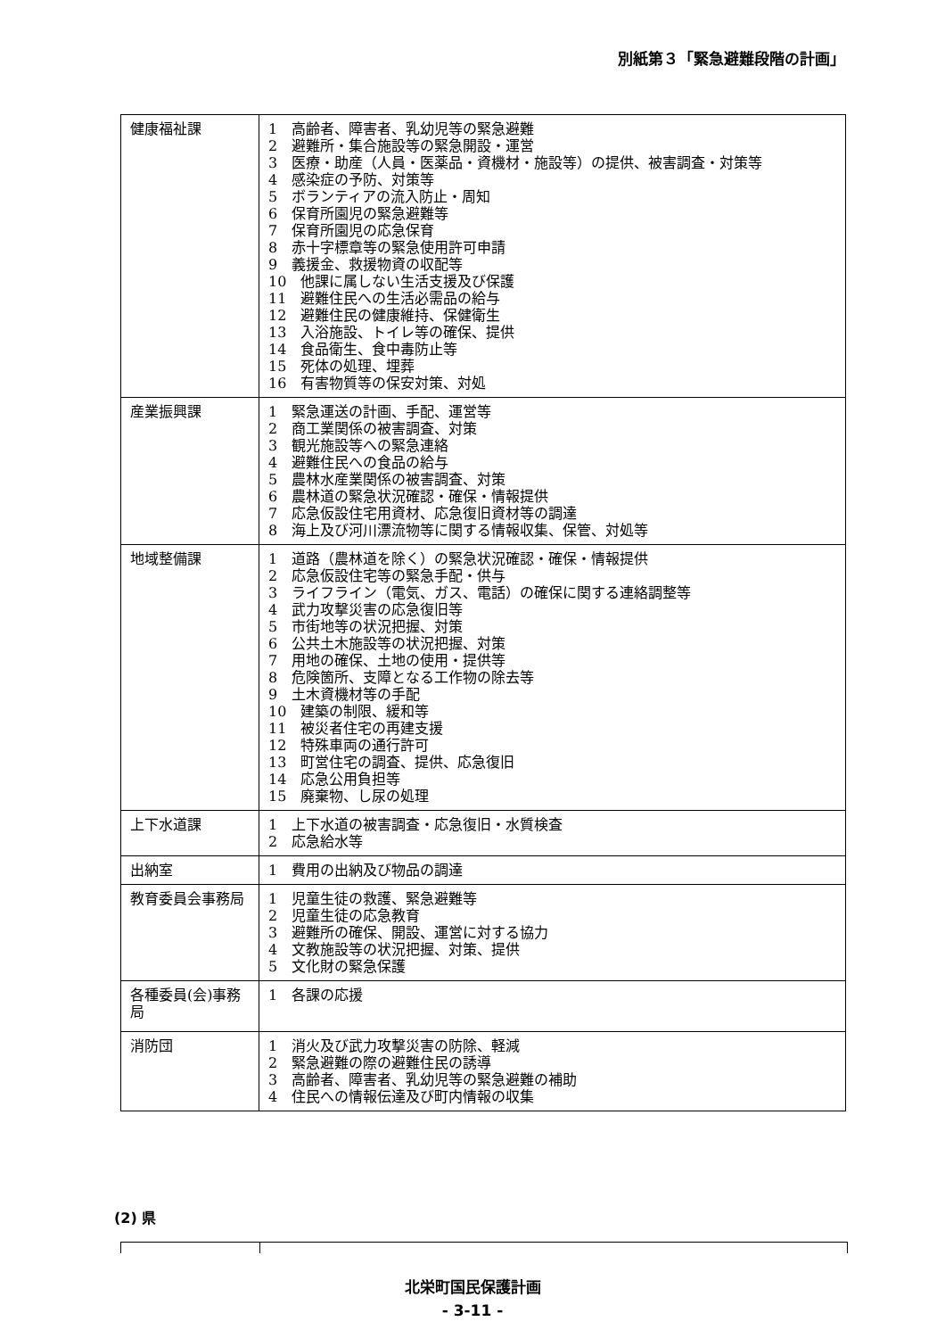別紙第３「緊急避難段階の計画」
| 健康福祉課 | 1 高齢者、障害者、乳幼児等の緊急避難 2 避難所・集合施設等の緊急開設・運営 3 医療・助産（人員・医薬品・資機材・施設等）の提供、被害調査・対策等 4 感染症の予防、対策等 5 ボランティアの流入防止・周知 6 保育所園児の緊急避難等 7 保育所園児の応急保育 8 赤十字標章等の緊急使用許可申請 9 義援金、救援物資の収配等 10 他課に属しない生活支援及び保護 11 避難住民への生活必需品の給与 12 避難住民の健康維持、保健衛生 13 入浴施設、トイレ等の確保、提供 14 食品衛生、食中毒防止等 15 死体の処理、埋葬 16 有害物質等の保安対策、対処 |
| 産業振興課 | 1 緊急運送の計画、手配、運営等 2 商工業関係の被害調査、対策 3 観光施設等への緊急連絡 4 避難住民への食品の給与 5 農林水産業関係の被害調査、対策 6 農林道の緊急状況確認・確保・情報提供 7 応急仮設住宅用資材、応急復旧資材等の調達 8 海上及び河川漂流物等に関する情報収集、保管、対処等 |
| 地域整備課 | 1 道路（農林道を除く）の緊急状況確認・確保・情報提供 2 応急仮設住宅等の緊急手配・供与 3 ライフライン（電気、ガス、電話）の確保に関する連絡調整等 4 武力攻撃災害の応急復旧等 5 市街地等の状況把握、対策 6 公共土木施設等の状況把握、対策 7 用地の確保、土地の使用・提供等 8 危険箇所、支障となる工作物の除去等 9 土木資機材等の手配 10 建築の制限、緩和等 11 被災者住宅の再建支援 12 特殊車両の通行許可 13 町営住宅の調査、提供、応急復旧 14 応急公用負担等 15 廃棄物、し尿の処理 |
| 上下水道課 | 1 上下水道の被害調査・応急復旧・水質検査 2 応急給水等 |
| 出納室 | 1 費用の出納及び物品の調達 |
| 教育委員会事務局 | 1 児童生徒の救護、緊急避難等 2 児童生徒の応急教育 3 避難所の確保、開設、運営に対する協力 4 文教施設等の状況把握、対策、提供 5 文化財の緊急保護 |
| 各種委員(会)事務局 | 1 各課の応援 |
| 消防団 | 1 消火及び武力攻撃災害の防除、軽減 2 緊急避難の際の避難住民の誘導 3 高齢者、障害者、乳幼児等の緊急避難の補助 4 住民への情報伝達及び町内情報の収集 |
(2) 県
北栄町国民保護計画
- 3-11 -